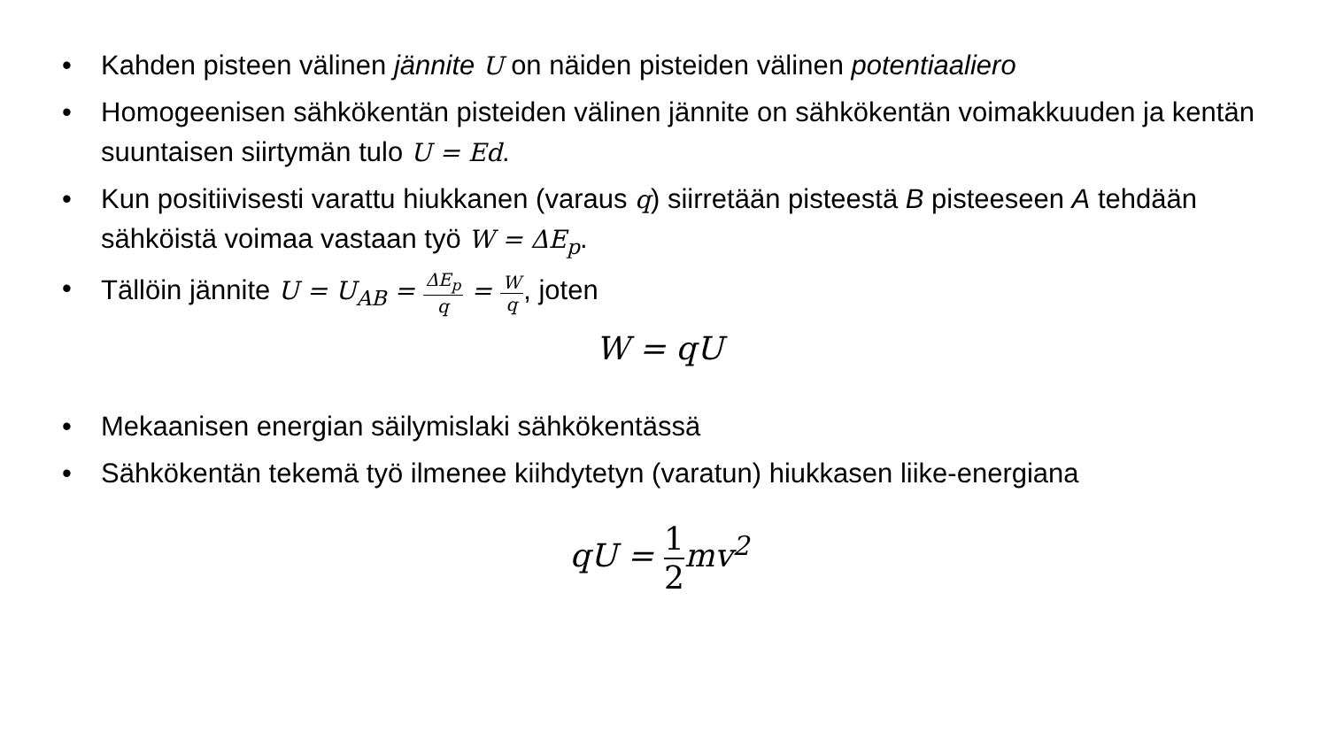• Kahden pisteen välinen jännite U on näiden pisteiden välinen potentiaaliero
• Homogeenisen sähkökentän pisteiden välinen jännite on sähkökentän voimakkuuden ja kentän suuntaisen siirtymän tulo U = Ed.
• Kun positiivisesti varattu hiukkanen (varaus q) siirretään pisteestä B pisteeseen A tehdään sähköistä voimaa vastaan työ W = ΔE<sub>p</sub>.
• Tällöin jännite U = U<sub>AB</sub> = ΔE<sub>p</sub> q = W q, joten
W = qU
• Mekaanisen energian säilymislaki sähkökentässä
• Sähkökentän tekemä työ ilmenee kiihdytetyn (varatun) hiukkasen liike-energiana
qU = 1 2mv<sup>2</sup>